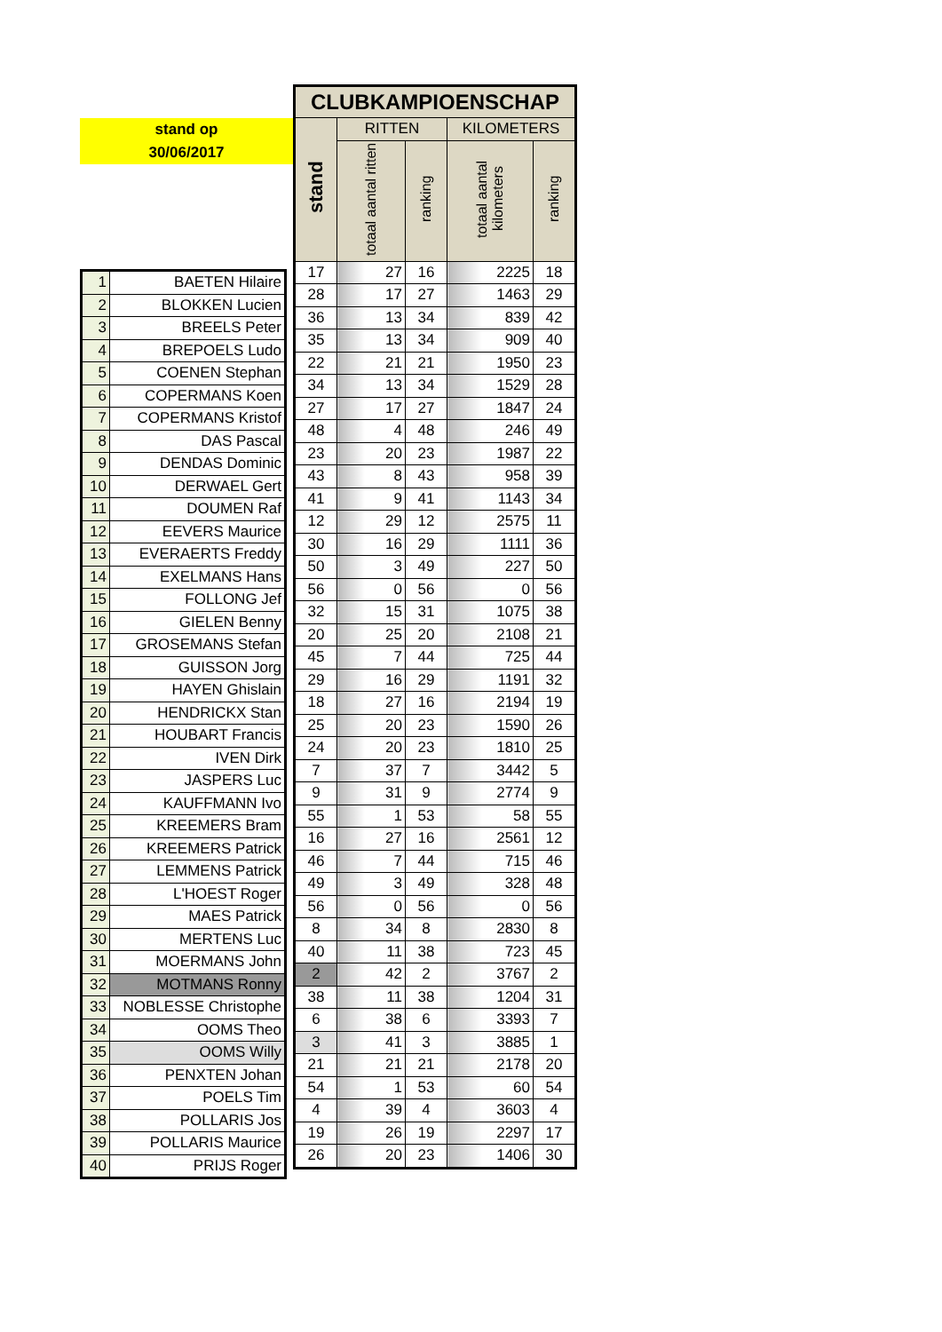stand op
30/06/2017
| CLUBKAMPIOENSCHAP | | | | |
| --- | --- | --- | --- | --- |
| stand | RITTEN | | KILOMETERS | |
| | totaal aantal ritten | ranking | totaal aantal kilometers | ranking |
| 17 | 27 | 16 | 2225 | 18 |
| 28 | 17 | 27 | 1463 | 29 |
| 36 | 13 | 34 | 839 | 42 |
| 35 | 13 | 34 | 909 | 40 |
| 22 | 21 | 21 | 1950 | 23 |
| 34 | 13 | 34 | 1529 | 28 |
| 27 | 17 | 27 | 1847 | 24 |
| 48 | 4 | 48 | 246 | 49 |
| 23 | 20 | 23 | 1987 | 22 |
| 43 | 8 | 43 | 958 | 39 |
| 41 | 9 | 41 | 1143 | 34 |
| 12 | 29 | 12 | 2575 | 11 |
| 30 | 16 | 29 | 1111 | 36 |
| 50 | 3 | 49 | 227 | 50 |
| 56 | 0 | 56 | 0 | 56 |
| 32 | 15 | 31 | 1075 | 38 |
| 20 | 25 | 20 | 2108 | 21 |
| 45 | 7 | 44 | 725 | 44 |
| 29 | 16 | 29 | 1191 | 32 |
| 18 | 27 | 16 | 2194 | 19 |
| 25 | 20 | 23 | 1590 | 26 |
| 24 | 20 | 23 | 1810 | 25 |
| 7 | 37 | 7 | 3442 | 5 |
| 9 | 31 | 9 | 2774 | 9 |
| 55 | 1 | 53 | 58 | 55 |
| 16 | 27 | 16 | 2561 | 12 |
| 46 | 7 | 44 | 715 | 46 |
| 49 | 3 | 49 | 328 | 48 |
| 56 | 0 | 56 | 0 | 56 |
| 8 | 34 | 8 | 2830 | 8 |
| 40 | 11 | 38 | 723 | 45 |
| 2 | 42 | 2 | 3767 | 2 |
| 38 | 11 | 38 | 1204 | 31 |
| 6 | 38 | 6 | 3393 | 7 |
| 3 | 41 | 3 | 3885 | 1 |
| 21 | 21 | 21 | 2178 | 20 |
| 54 | 1 | 53 | 60 | 54 |
| 4 | 39 | 4 | 3603 | 4 |
| 19 | 26 | 19 | 2297 | 17 |
| 26 | 20 | 23 | 1406 | 30 |
| 1 | BAETEN Hilaire |
| 2 | BLOKKEN Lucien |
| 3 | BREELS Peter |
| 4 | BREPOELS Ludo |
| 5 | COENEN Stephan |
| 6 | COPERMANS Koen |
| 7 | COPERMANS Kristof |
| 8 | DAS Pascal |
| 9 | DENDAS Dominic |
| 10 | DERWAEL Gert |
| 11 | DOUMEN Raf |
| 12 | EEVERS Maurice |
| 13 | EVERAERTS Freddy |
| 14 | EXELMANS Hans |
| 15 | FOLLONG Jef |
| 16 | GIELEN Benny |
| 17 | GROSEMANS Stefan |
| 18 | GUISSON Jorg |
| 19 | HAYEN Ghislain |
| 20 | HENDRICKX Stan |
| 21 | HOUBART Francis |
| 22 | IVEN Dirk |
| 23 | JASPERS Luc |
| 24 | KAUFFMANN Ivo |
| 25 | KREEMERS Bram |
| 26 | KREEMERS Patrick |
| 27 | LEMMENS Patrick |
| 28 | L'HOEST Roger |
| 29 | MAES Patrick |
| 30 | MERTENS Luc |
| 31 | MOERMANS John |
| 32 | MOTMANS Ronny |
| 33 | NOBLESSE Christophe |
| 34 | OOMS Theo |
| 35 | OOMS Willy |
| 36 | PENXTEN Johan |
| 37 | POELS Tim |
| 38 | POLLARIS Jos |
| 39 | POLLARIS Maurice |
| 40 | PRIJS Roger |